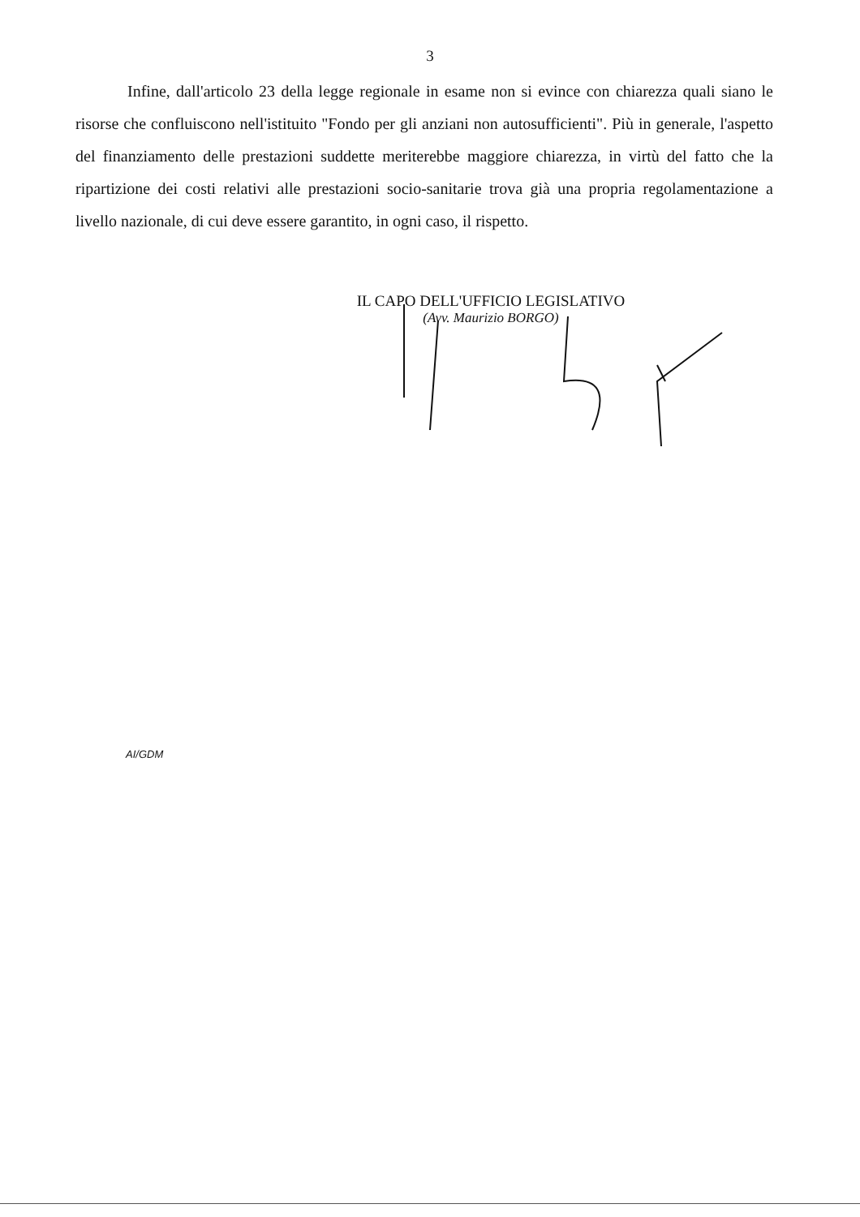3
Infine, dall'articolo 23 della legge regionale in esame non si evince con chiarezza quali siano le risorse che confluiscono nell'istituito "Fondo per gli anziani non autosufficienti". Più in generale, l'aspetto del finanziamento delle prestazioni suddette meriterebbe maggiore chiarezza, in virtù del fatto che la ripartizione dei costi relativi alle prestazioni socio-sanitarie trova già una propria regolamentazione a livello nazionale, di cui deve essere garantito, in ogni caso, il rispetto.
IL CAPO DELL'UFFICIO LEGISLATIVO
(Avv. Maurizio BORGO)
AI/GDM